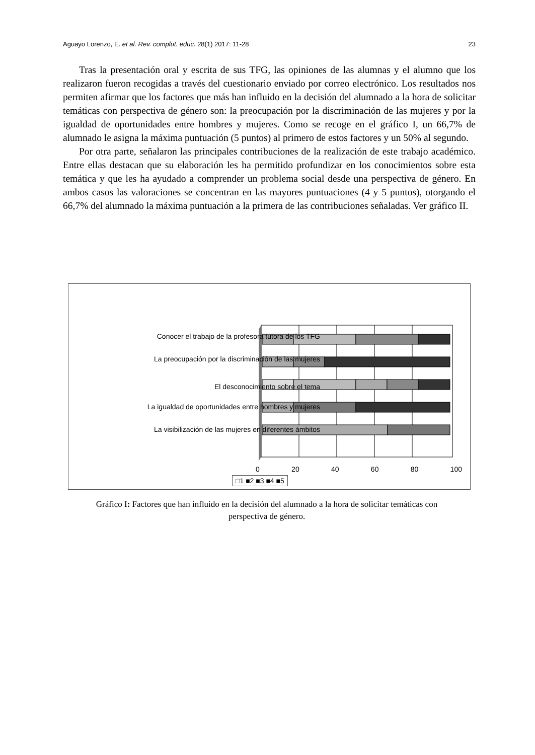Aguayo Lorenzo, E. et al. Rev. complut. educ. 28(1) 2017: 11-28 23
Tras la presentación oral y escrita de sus TFG, las opiniones de las alumnas y el alumno que los realizaron fueron recogidas a través del cuestionario enviado por correo electrónico. Los resultados nos permiten afirmar que los factores que más han influido en la decisión del alumnado a la hora de solicitar temáticas con perspectiva de género son: la preocupación por la discriminación de las mujeres y por la igualdad de oportunidades entre hombres y mujeres. Como se recoge en el gráfico I, un 66,7% de alumnado le asigna la máxima puntuación (5 puntos) al primero de estos factores y un 50% al segundo.
Por otra parte, señalaron las principales contribuciones de la realización de este trabajo académico. Entre ellas destacan que su elaboración les ha permitido profundizar en los conocimientos sobre esta temática y que les ha ayudado a comprender un problema social desde una perspectiva de género. En ambos casos las valoraciones se concentran en las mayores puntuaciones (4 y 5 puntos), otorgando el 66,7% del alumnado la máxima puntuación a la primera de las contribuciones señaladas. Ver gráfico II.
Conocer el trabajo de la profesora tutora de los TFG
La preocupación por la discriminación de las mujeres
El desconocimiento sobre el tema
La igualdad de oportunidades entre hombres y mujeres
La visibilización de las mujeres en diferentes ámbitos
0 20 40 60 80 100
□1 ■2 ■3 ■4 ■5
Gráfico I: Factores que han influido en la decisión del alumnado a la hora de solicitar temáticas con perspectiva de género.